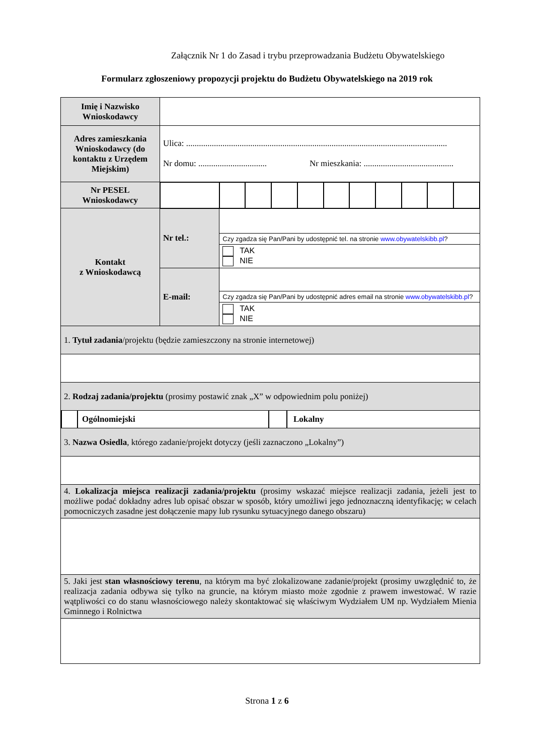Załącznik Nr 1 do Zasad i trybu przeprowadzania Budżetu Obywatelskiego
Formularz zgłoszeniowy propozycji projektu do Budżetu Obywatelskiego na 2019 rok
| Imię i Nazwisko Wnioskodawcy | | | | | | | | | | | |
| Adres zamieszkania Wnioskodawcy (do kontaktu z Urzędem Miejskim) | Ulica: .......................................................................................................................... Nr domu: ................................ Nr mieszkania: .......................................... | | | | | | | | | | |
| Nr PESEL Wnioskodawcy | | | | | | | | | | | |
| Kontakt z Wnioskodawcą | Nr tel.: | | | | | | | | | | |
| | | Czy zgadza się Pan/Pani by udostępnić tel. na stronie www.obywatelskibb.pl ? | | | | | | | | | |
| | | TAK NIE | | | | | | | | | |
| | E-mail: | | | | | | | | | | |
| | | Czy zgadza się Pan/Pani by udostępnić adres email na stronie www.obywatelskibb.pl ? | | | | | | | | | |
| | | TAK NIE | | | | | | | | | |
| 1. Tytuł zadania /projektu (będzie zamieszczony na stronie internetowej) | | | | | | | | | | | |
| 2. Rodzaj zadania/projektu (prosimy postawić znak „X” w odpowiednim polu poniżej) | | | | | | | | | | | |
| Ogólnomiejski Lokalny | | | | | | | | | | | |
| 3. Nazwa Osiedla , którego zadanie/projekt dotyczy (jeśli zaznaczono „Lokalny”) | | | | | | | | | | | |
| 4. Lokalizacja miejsca realizacji zadania/projektu (prosimy wskazać miejsce realizacji zadania, jeżeli jest to możliwe podać dokładny adres lub opisać obszar w sposób, który umożliwi jego jednoznaczną identyfikację; w celach pomocniczych zasadne jest dołączenie mapy lub rysunku sytuacyjnego danego obszaru) | | | | | | | | | | | |
| 5. Jaki jest stan własnościowy terenu , na którym ma być zlokalizowane zadanie/projekt (prosimy uwzględnić to, że realizacja zadania odbywa się tylko na gruncie, na którym miasto może zgodnie z prawem inwestować. W razie wątpliwości co do stanu własnościowego należy skontaktować się właściwym Wydziałem UM np. Wydziałem Mienia Gminnego i Rolnictwa | | | | | | | | | | | |
Strona 1 z 6